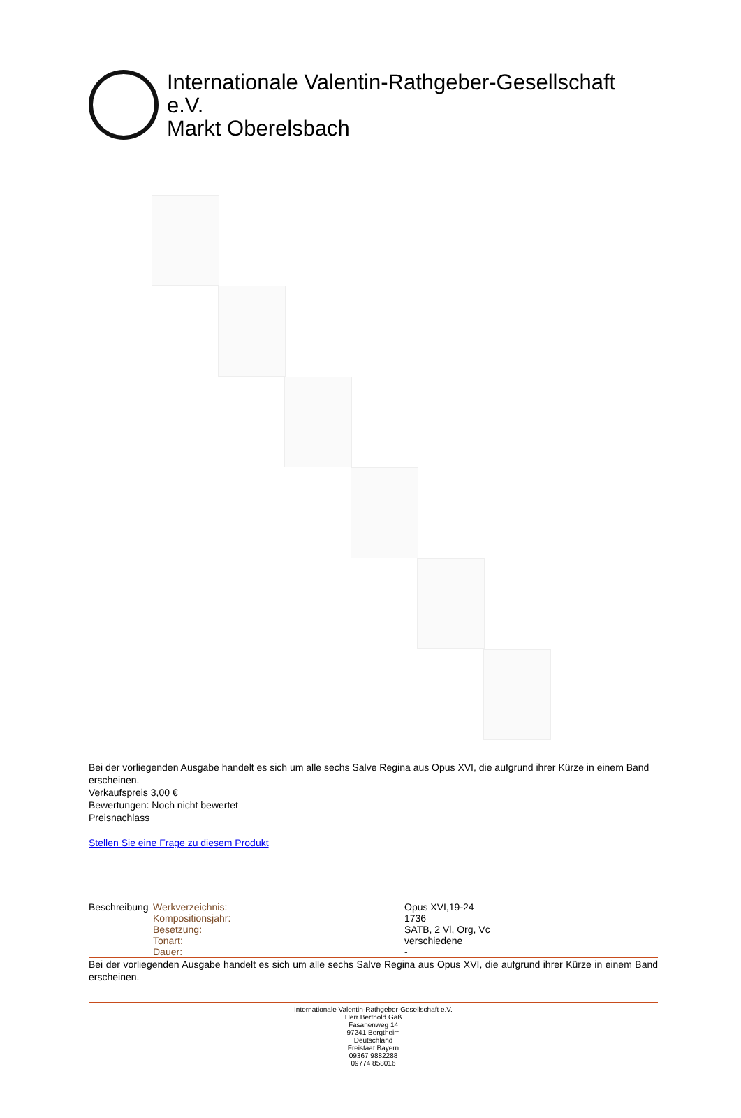Internationale Valentin-Rathgeber-Gesellschaft e.V.
Markt Oberelsbach
Bei der vorliegenden Ausgabe handelt es sich um alle sechs Salve Regina aus Opus XVI, die aufgrund ihrer Kürze in einem Band erscheinen.
Verkaufspreis 3,00 €
Bewertungen: Noch nicht bewertet
Preisnachlass
Stellen Sie eine Frage zu diesem Produkt
| Beschreibung | Werkverzeichnis: | Opus XVI,19-24 |
| | Kompositionsjahr: | 1736 |
| | Besetzung: | SATB, 2 Vl, Org, Vc |
| | Tonart: | verschiedene |
| | Dauer: | - |
Bei der vorliegenden Ausgabe handelt es sich um alle sechs Salve Regina aus Opus XVI, die aufgrund ihrer Kürze in einem Band erscheinen.
Internationale Valentin-Rathgeber-Gesellschaft e.V.
Herr Berthold Gaß
Fasanenweg 14
97241 Bergtheim
Deutschland
Freistaat Bayern
09367 9882288
09774 858016